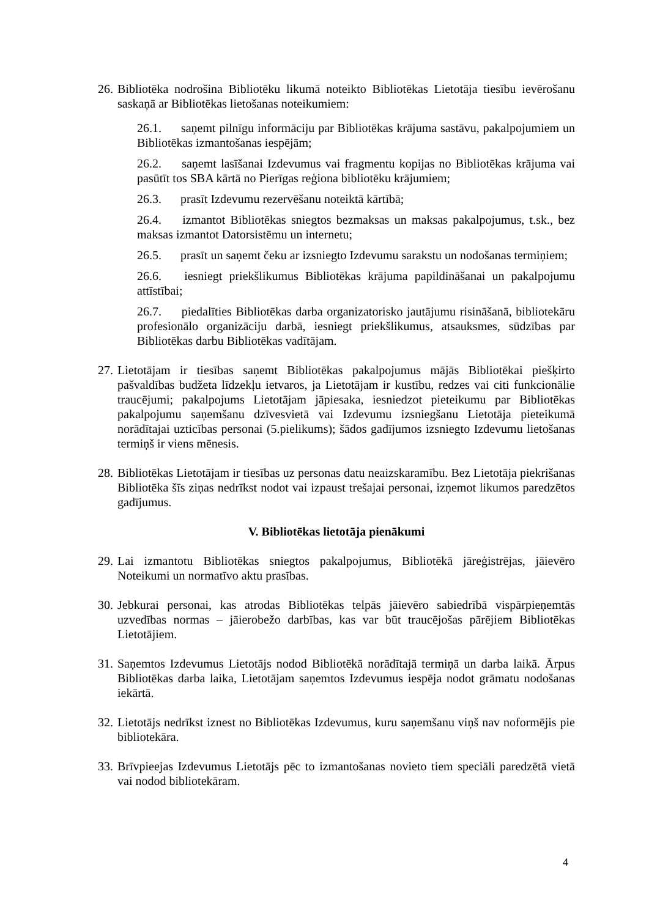26.
Bibliotēka nodrošina Bibliotēku likumā noteikto Bibliotēkas Lietotāja tiesību ievērošanu saskaņā ar Bibliotēkas lietošanas noteikumiem:
26.1. saņemt pilnīgu informāciju par Bibliotēkas krājuma sastāvu, pakalpojumiem un Bibliotēkas izmantošanas iespējām;
26.2. saņemt lasīšanai Izdevumus vai fragmentu kopijas no Bibliotēkas krājuma vai pasūtīt tos SBA kārtā no Pierīgas reģiona bibliotēku krājumiem;
26.3. prasīt Izdevumu rezervēšanu noteiktā kārtībā;
26.4. izmantot Bibliotēkas sniegtos bezmaksas un maksas pakalpojumus, t.sk., bez maksas izmantot Datorsistēmu un internetu;
26.5. prasīt un saņemt čeku ar izsniegto Izdevumu sarakstu un nodošanas termiņiem;
26.6. iesniegt priekšlikumus Bibliotēkas krājuma papildināšanai un pakalpojumu attīstībai;
26.7. piedalīties Bibliotēkas darba organizatorisko jautājumu risināšanā, bibliotekāru profesionālo organizāciju darbā, iesniegt priekšlikumus, atsauksmes, sūdzības par Bibliotēkas darbu Bibliotēkas vadītājam.
27.
Lietotājam ir tiesības saņemt Bibliotēkas pakalpojumus mājās Bibliotēkai piešķirto pašvaldības budžeta līdzekļu ietvaros, ja Lietotājam ir kustību, redzes vai citi funkcionālie traucējumi; pakalpojums Lietotājam jāpiesaka, iesniedzot pieteikumu par Bibliotēkas pakalpojumu saņemšanu dzīvesvietā vai Izdevumu izsniegšanu Lietotāja pieteikumā norādītajai uzticības personai (5.pielikums); šādos gadījumos izsniegto Izdevumu lietošanas termiņš ir viens mēnesis.
28.
Bibliotēkas Lietotājam ir tiesības uz personas datu neaizskaramību. Bez Lietotāja piekrišanas Bibliotēka šīs ziņas nedrīkst nodot vai izpaust trešajai personai, izņemot likumos paredzētos gadījumus.
V. Bibliotēkas lietotāja pienākumi
29.
Lai izmantotu Bibliotēkas sniegtos pakalpojumus, Bibliotēkā jāreģistrējas, jāievēro Noteikumi un normatīvo aktu prasības.
30.
Jebkurai personai, kas atrodas Bibliotēkas telpās jāievēro sabiedrībā vispārpieņemtās uzvedības normas – jāierobežo darbības, kas var būt traucējošas pārējiem Bibliotēkas Lietotājiem.
31.
Saņemtos Izdevumus Lietotājs nodod Bibliotēkā norādītajā termiņā un darba laikā. Ārpus Bibliotēkas darba laika, Lietotājam saņemtos Izdevumus iespēja nodot grāmatu nodošanas iekārtā.
32.
Lietotājs nedrīkst iznest no Bibliotēkas Izdevumus, kuru saņemšanu viņš nav noformējis pie bibliotekāra.
33.
Brīvpieejas Izdevumus Lietotājs pēc to izmantošanas novieto tiem speciāli paredzētā vietā vai nodod bibliotekāram.
4